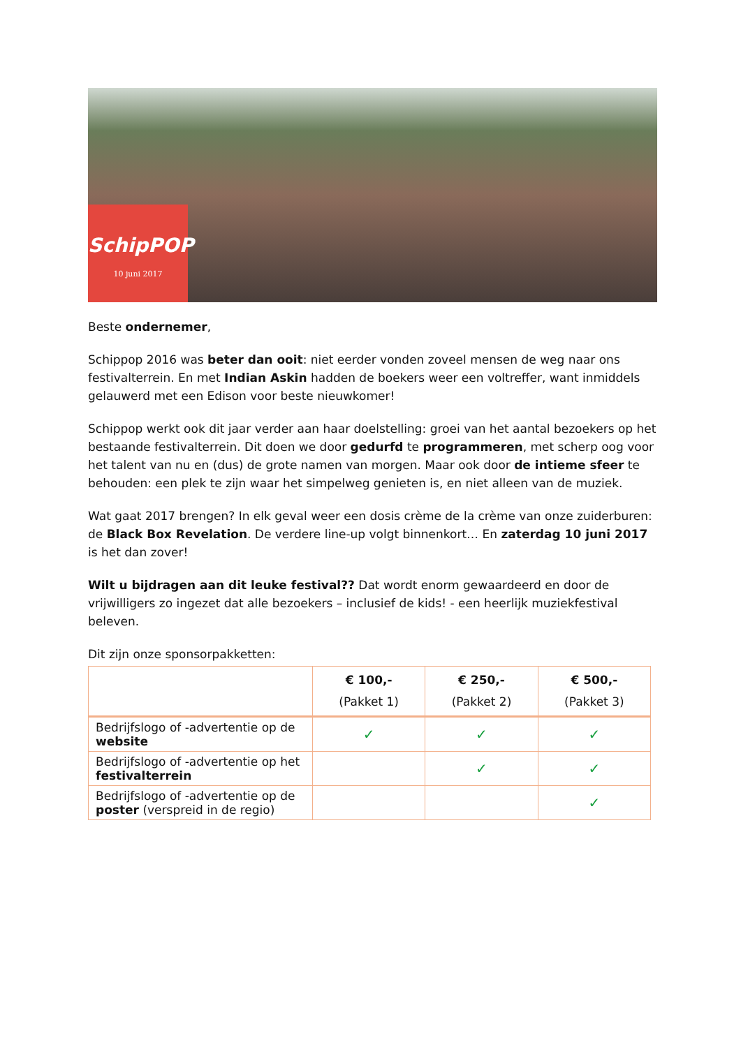SchipPOP
10 juni 2017
Beste ondernemer,
Schippop 2016 was beter dan ooit: niet eerder vonden zoveel mensen de weg naar ons festivalterrein. En met Indian Askin hadden de boekers weer een voltreffer, want inmiddels gelauwerd met een Edison voor beste nieuwkomer!
Schippop werkt ook dit jaar verder aan haar doelstelling: groei van het aantal bezoekers op het bestaande festivalterrein. Dit doen we door gedurfd te programmeren, met scherp oog voor het talent van nu en (dus) de grote namen van morgen. Maar ook door de intieme sfeer te behouden: een plek te zijn waar het simpelweg genieten is, en niet alleen van de muziek.
Wat gaat 2017 brengen? In elk geval weer een dosis crème de la crème van onze zuiderburen: de Black Box Revelation. De verdere line-up volgt binnenkort… En zaterdag 10 juni 2017 is het dan zover!
Wilt u bijdragen aan dit leuke festival?? Dat wordt enorm gewaardeerd en door de vrijwilligers zo ingezet dat alle bezoekers – inclusief de kids! - een heerlijk muziekfestival beleven.
Dit zijn onze sponsorpakketten:
| | € 100,- (Pakket 1) | € 250,- (Pakket 2) | € 500,- (Pakket 3) |
| --- | --- | --- | --- |
| Bedrijfslogo of -advertentie op de website | ✓ | ✓ | ✓ |
| Bedrijfslogo of -advertentie op het festivalterrein | | ✓ | ✓ |
| Bedrijfslogo of -advertentie op de poster (verspreid in de regio) | | | ✓ |